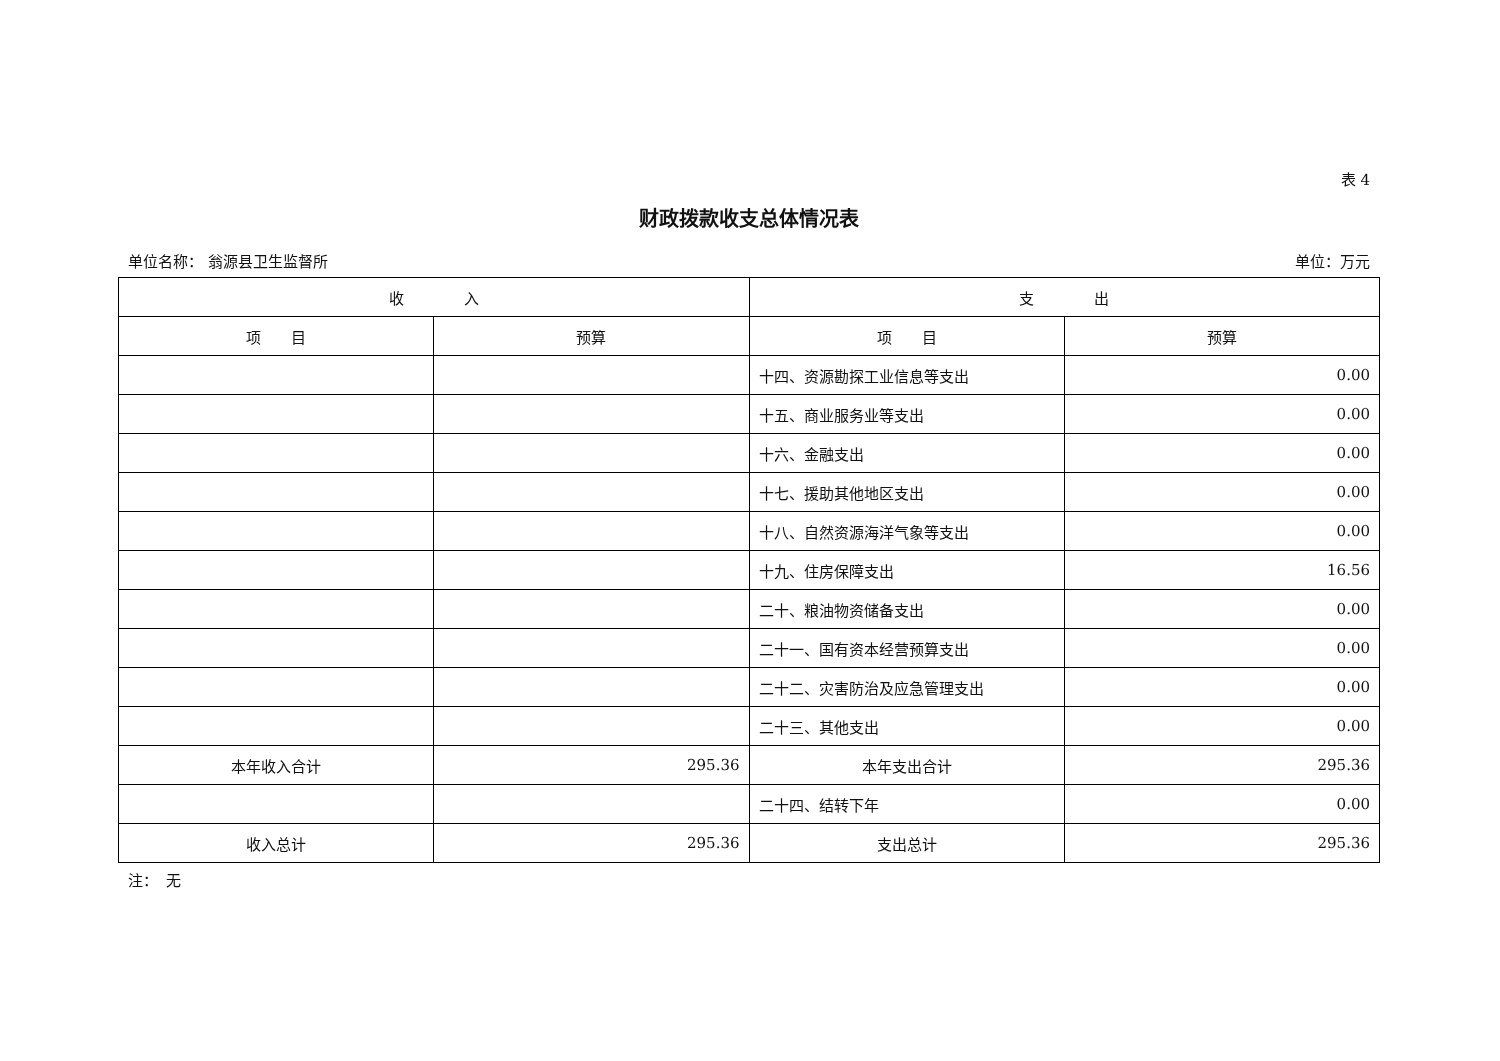表 4
财政拨款收支总体情况表
单位名称： 翁源县卫生监督所 单位：万元
| 收 入 | | 支 出 | |
| --- | --- | --- | --- |
| 项 目 | 预算 | 项 目 | 预算 |
| | | 十四、资源勘探工业信息等支出 | 0.00 |
| | | 十五、商业服务业等支出 | 0.00 |
| | | 十六、金融支出 | 0.00 |
| | | 十七、援助其他地区支出 | 0.00 |
| | | 十八、自然资源海洋气象等支出 | 0.00 |
| | | 十九、住房保障支出 | 16.56 |
| | | 二十、粮油物资储备支出 | 0.00 |
| | | 二十一、国有资本经营预算支出 | 0.00 |
| | | 二十二、灾害防治及应急管理支出 | 0.00 |
| | | 二十三、其他支出 | 0.00 |
| 本年收入合计 | 295.36 | 本年支出合计 | 295.36 |
| | | 二十四、结转下年 | 0.00 |
| 收入总计 | 295.36 | 支出总计 | 295.36 |
注：　无